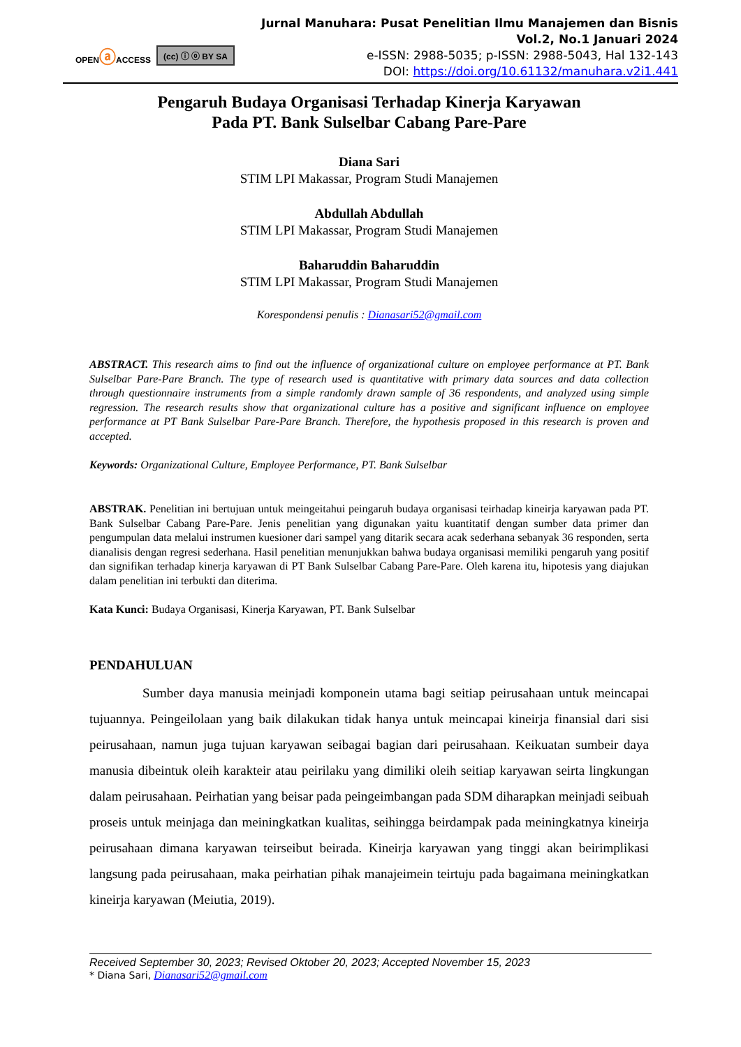OPENⓐACCESS (cc) ⓘ ⓞ BY SA
Jurnal Manuhara: Pusat Penelitian Ilmu Manajemen dan Bisnis
Vol.2, No.1 Januari 2024
e-ISSN: 2988-5035; p-ISSN: 2988-5043, Hal 132-143
DOI: https://doi.org/10.61132/manuhara.v2i1.441
Pengaruh Budaya Organisasi Terhadap Kinerja Karyawan
Pada PT. Bank Sulselbar Cabang Pare-Pare
Diana Sari
STIM LPI Makassar, Program Studi Manajemen
Abdullah Abdullah
STIM LPI Makassar, Program Studi Manajemen
Baharuddin Baharuddin
STIM LPI Makassar, Program Studi Manajemen
Korespondensi penulis : Dianasari52@gmail.com
ABSTRACT. This research aims to find out the influence of organizational culture on employee performance at PT. Bank Sulselbar Pare-Pare Branch. The type of research used is quantitative with primary data sources and data collection through questionnaire instruments from a simple randomly drawn sample of 36 respondents, and analyzed using simple regression. The research results show that organizational culture has a positive and significant influence on employee performance at PT Bank Sulselbar Pare-Pare Branch. Therefore, the hypothesis proposed in this research is proven and accepted.
Keywords: Organizational Culture, Employee Performance, PT. Bank Sulselbar
ABSTRAK. Penelitian ini bertujuan untuk meingeitahui peingaruh budaya organisasi teirhadap kineirja karyawan pada PT. Bank Sulselbar Cabang Pare-Pare. Jenis penelitian yang digunakan yaitu kuantitatif dengan sumber data primer dan pengumpulan data melalui instrumen kuesioner dari sampel yang ditarik secara acak sederhana sebanyak 36 responden, serta dianalisis dengan regresi sederhana. Hasil penelitian menunjukkan bahwa budaya organisasi memiliki pengaruh yang positif dan signifikan terhadap kinerja karyawan di PT Bank Sulselbar Cabang Pare-Pare. Oleh karena itu, hipotesis yang diajukan dalam penelitian ini terbukti dan diterima.
Kata Kunci: Budaya Organisasi, Kinerja Karyawan, PT. Bank Sulselbar
PENDAHULUAN
Sumber daya manusia meinjadi komponein utama bagi seitiap peirusahaan untuk meincapai tujuannya. Peingeilolaan yang baik dilakukan tidak hanya untuk meincapai kineirja finansial dari sisi peirusahaan, namun juga tujuan karyawan seibagai bagian dari peirusahaan. Keikuatan sumbeir daya manusia dibeintuk oleih karakteir atau peirilaku yang dimiliki oleih seitiap karyawan seirta lingkungan dalam peirusahaan. Peirhatian yang beisar pada peingeimbangan pada SDM diharapkan meinjadi seibuah proseis untuk meinjaga dan meiningkatkan kualitas, seihingga beirdampak pada meiningkatnya kineirja peirusahaan dimana karyawan teirseibut beirada. Kineirja karyawan yang tinggi akan beirimplikasi langsung pada peirusahaan, maka peirhatian pihak manajeimein teirtuju pada bagaimana meiningkatkan kineirja karyawan (Meiutia, 2019).
Received September 30, 2023; Revised Oktober 20, 2023; Accepted November 15, 2023
* Diana Sari, Dianasari52@gmail.com